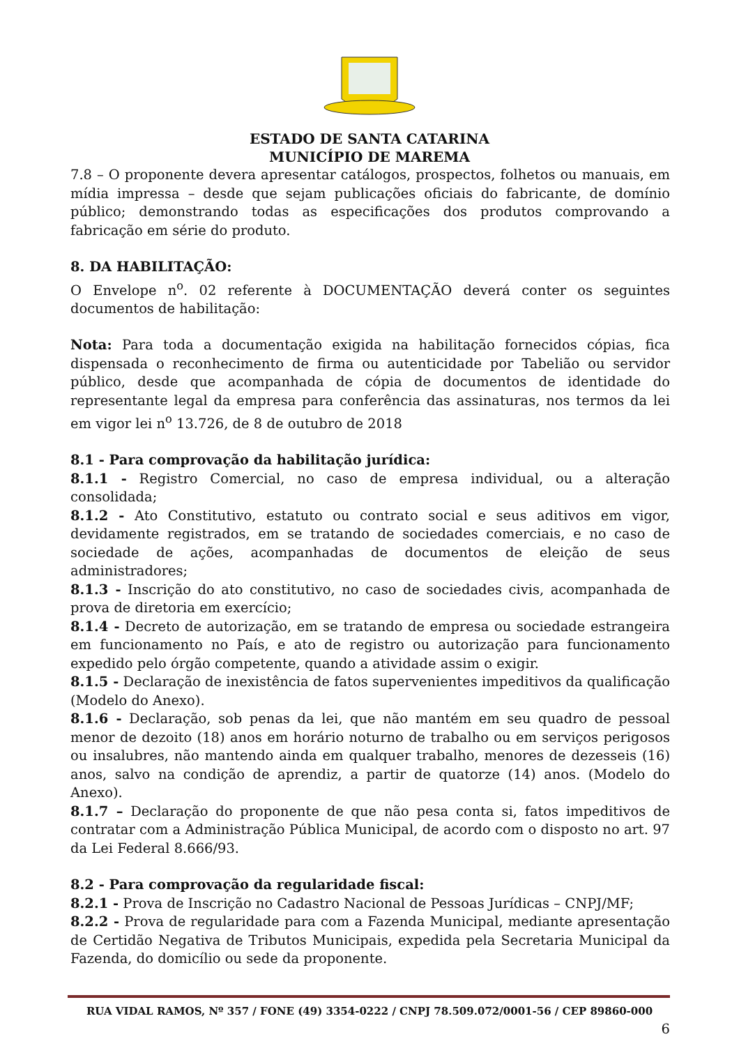ESTADO DE SANTA CATARINA
MUNICÍPIO DE MAREMA
7.8 – O proponente devera apresentar catálogos, prospectos, folhetos ou manuais, em mídia impressa – desde que sejam publicações oficiais do fabricante, de domínio público; demonstrando todas as especificações dos produtos comprovando a fabricação em série do produto.
8. DA HABILITAÇÃO:
O Envelope n<sup>o</sup>. 02 referente à DOCUMENTAÇÃO deverá conter os seguintes documentos de habilitação:
Nota: Para toda a documentação exigida na habilitação fornecidos cópias, fica dispensada o reconhecimento de firma ou autenticidade por Tabelião ou servidor público, desde que acompanhada de cópia de documentos de identidade do representante legal da empresa para conferência das assinaturas, nos termos da lei em vigor lei n<sup>o</sup> 13.726, de 8 de outubro de 2018
8.1 - Para comprovação da habilitação jurídica:
8.1.1 - Registro Comercial, no caso de empresa individual, ou a alteração consolidada;
8.1.2 - Ato Constitutivo, estatuto ou contrato social e seus aditivos em vigor, devidamente registrados, em se tratando de sociedades comerciais, e no caso de sociedade de ações, acompanhadas de documentos de eleição de seus administradores;
8.1.3 - Inscrição do ato constitutivo, no caso de sociedades civis, acompanhada de prova de diretoria em exercício;
8.1.4 - Decreto de autorização, em se tratando de empresa ou sociedade estrangeira em funcionamento no País, e ato de registro ou autorização para funcionamento expedido pelo órgão competente, quando a atividade assim o exigir.
8.1.5 - Declaração de inexistência de fatos supervenientes impeditivos da qualificação (Modelo do Anexo).
8.1.6 - Declaração, sob penas da lei, que não mantém em seu quadro de pessoal menor de dezoito (18) anos em horário noturno de trabalho ou em serviços perigosos ou insalubres, não mantendo ainda em qualquer trabalho, menores de dezesseis (16) anos, salvo na condição de aprendiz, a partir de quatorze (14) anos. (Modelo do Anexo).
8.1.7 – Declaração do proponente de que não pesa conta si, fatos impeditivos de contratar com a Administração Pública Municipal, de acordo com o disposto no art. 97 da Lei Federal 8.666/93.
8.2 - Para comprovação da regularidade fiscal:
8.2.1 - Prova de Inscrição no Cadastro Nacional de Pessoas Jurídicas – CNPJ/MF;
8.2.2 - Prova de regularidade para com a Fazenda Municipal, mediante apresentação de Certidão Negativa de Tributos Municipais, expedida pela Secretaria Municipal da Fazenda, do domicílio ou sede da proponente.
RUA VIDAL RAMOS, Nº 357 / FONE (49) 3354-0222 / CNPJ 78.509.072/0001-56 / CEP 89860-000
6